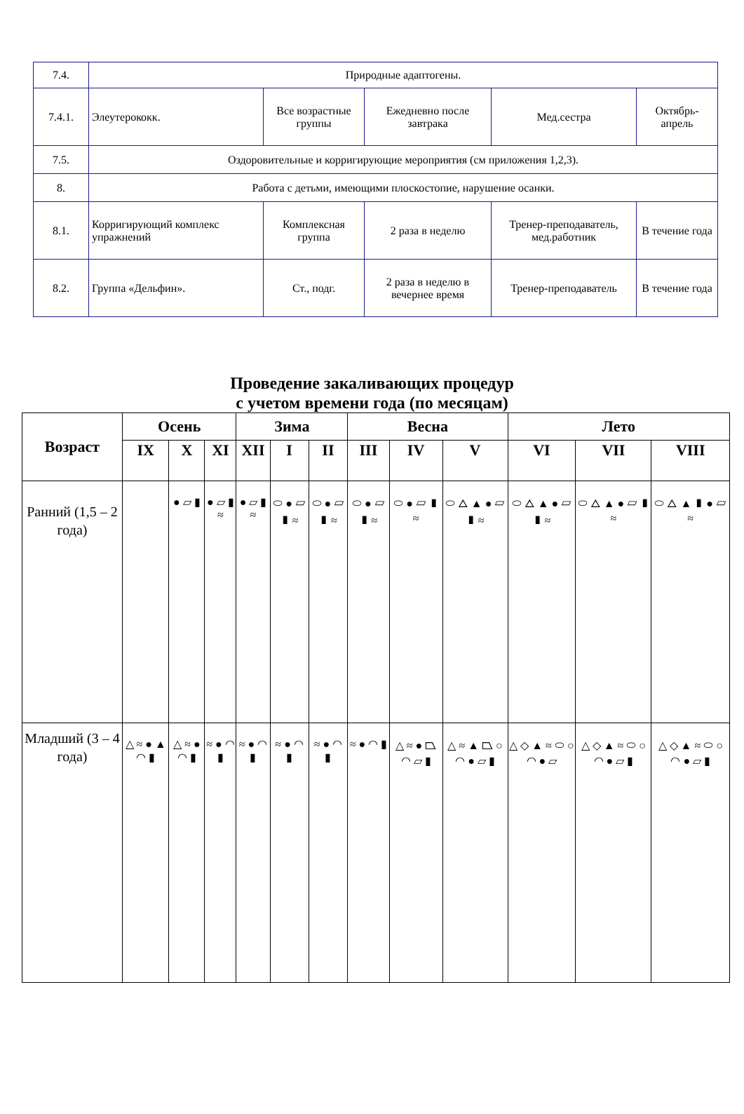| 7.4. | Природные адаптогены. | | | | |
| 7.4.1. | Элеутерококк. | Все возрастные группы | Ежедневно после завтрака | Мед.сестра | Октябрь-апрель |
| 7.5. | Оздоровительные и корригирующие мероприятия (см приложения 1,2,3). | | | | |
| 8. | Работа с детьми, имеющими плоскостопие, нарушение осанки. | | | | |
| 8.1. | Корригирующий комплекс упражнений | Комплексная группа | 2 раза в неделю | Тренер-преподаватель, мед.работник | В течение года |
| 8.2. | Группа «Дельфин». | Ст., подг. | 2 раза в неделю в вечернее время | Тренер-преподаватель | В течение года |
Проведение закаливающих процедур
с учетом времени года (по месяцам)
| Возраст | Осень | | | Зима | | | Весна | | | Лето | | |
| --- | --- | --- | --- | --- | --- | --- | --- | --- | --- | --- | --- | --- |
| | IX | X | XI | XII | I | II | III | IV | V | VI | VII | VIII |
| Ранний (1,5 – 2 года) | | ● ▱ ▮ | ● ▱ ▮ ≈ | ● ▱ ▮ ≈ | ⬭ ● ▱ ▮ ≈ | ⬭ ● ▱ ▮ ≈ | ⬭ ● ▱ ▮ ≈ | ⬭ ● ▱ ▮ ≈ | ⬭ △ ▲ ● ▱ ▮ ≈ | ⬭ △ ▲ ● ▱ ▮ ≈ | ⬭ △ ▲ ● ▱ ▮ ≈ | ⬭ △ ▲ ▮ ● ▱ ≈ |
| Младший (3 – 4 года) | △ ≈ ● ▲ ◠ ▮ | △ ≈ ● ◠ ▮ | ≈ ● ◠ ▮ | ≈ ● ◠ ▮ | ≈ ● ◠ ▮ | ≈ ● ◠ ▮ | ≈ ● ◠ ▮ | △ ≈ ● ⏢ ◠ ▱ ▮ | △ ≈ ▲ ⏢ ○ ◠ ● ▱ ▮ | △ ◇ ▲ ≈ ⬭ ○ ◠ ● ▱ | △ ◇ ▲ ≈ ⬭ ○ ◠ ● ▱ ▮ | △ ◇ ▲ ≈ ⬭ ○ ◠ ● ▱ ▮ |